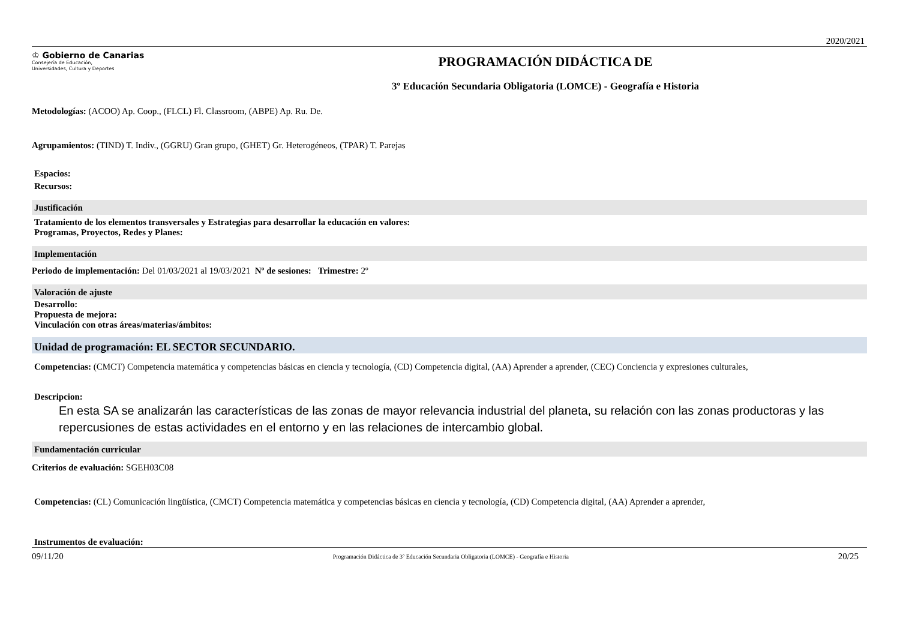2020/2021
♔ Gobierno de Canarias
Consejería de Educación,
Universidades, Cultura y Deportes
PROGRAMACIÓN DIDÁCTICA DE
3º Educación Secundaria Obligatoria (LOMCE) - Geografía e Historia
Metodologías: (ACOO) Ap. Coop., (FLCL) Fl. Classroom, (ABPE) Ap. Ru. De.
Agrupamientos: (TIND) T. Indiv., (GGRU) Gran grupo, (GHET) Gr. Heterogéneos, (TPAR) T. Parejas
Espacios:
Recursos:
Justificación
Tratamiento de los elementos transversales y Estrategias para desarrollar la educación en valores:
Programas, Proyectos, Redes y Planes:
Implementación
Periodo de implementación: Del 01/03/2021 al 19/03/2021 Nº de sesiones: Trimestre: 2º
Valoración de ajuste
Desarrollo:
Propuesta de mejora:
Vinculación con otras áreas/materias/ámbitos:
Unidad de programación: EL SECTOR SECUNDARIO.
Competencias: (CMCT) Competencia matemática y competencias básicas en ciencia y tecnología, (CD) Competencia digital, (AA) Aprender a aprender, (CEC) Conciencia y expresiones culturales,
Descripcion:
En esta SA se analizarán las características de las zonas de mayor relevancia industrial del planeta, su relación con las zonas productoras y las repercusiones de estas actividades en el entorno y en las relaciones de intercambio global.
Fundamentación curricular
Criterios de evaluación: SGEH03C08
Competencias: (CL) Comunicación lingüística, (CMCT) Competencia matemática y competencias básicas en ciencia y tecnología, (CD) Competencia digital, (AA) Aprender a aprender,
Instrumentos de evaluación:
09/11/20 Programación Didáctica de 3º Educación Secundaria Obligatoria (LOMCE) - Geografía e Historia 20/25